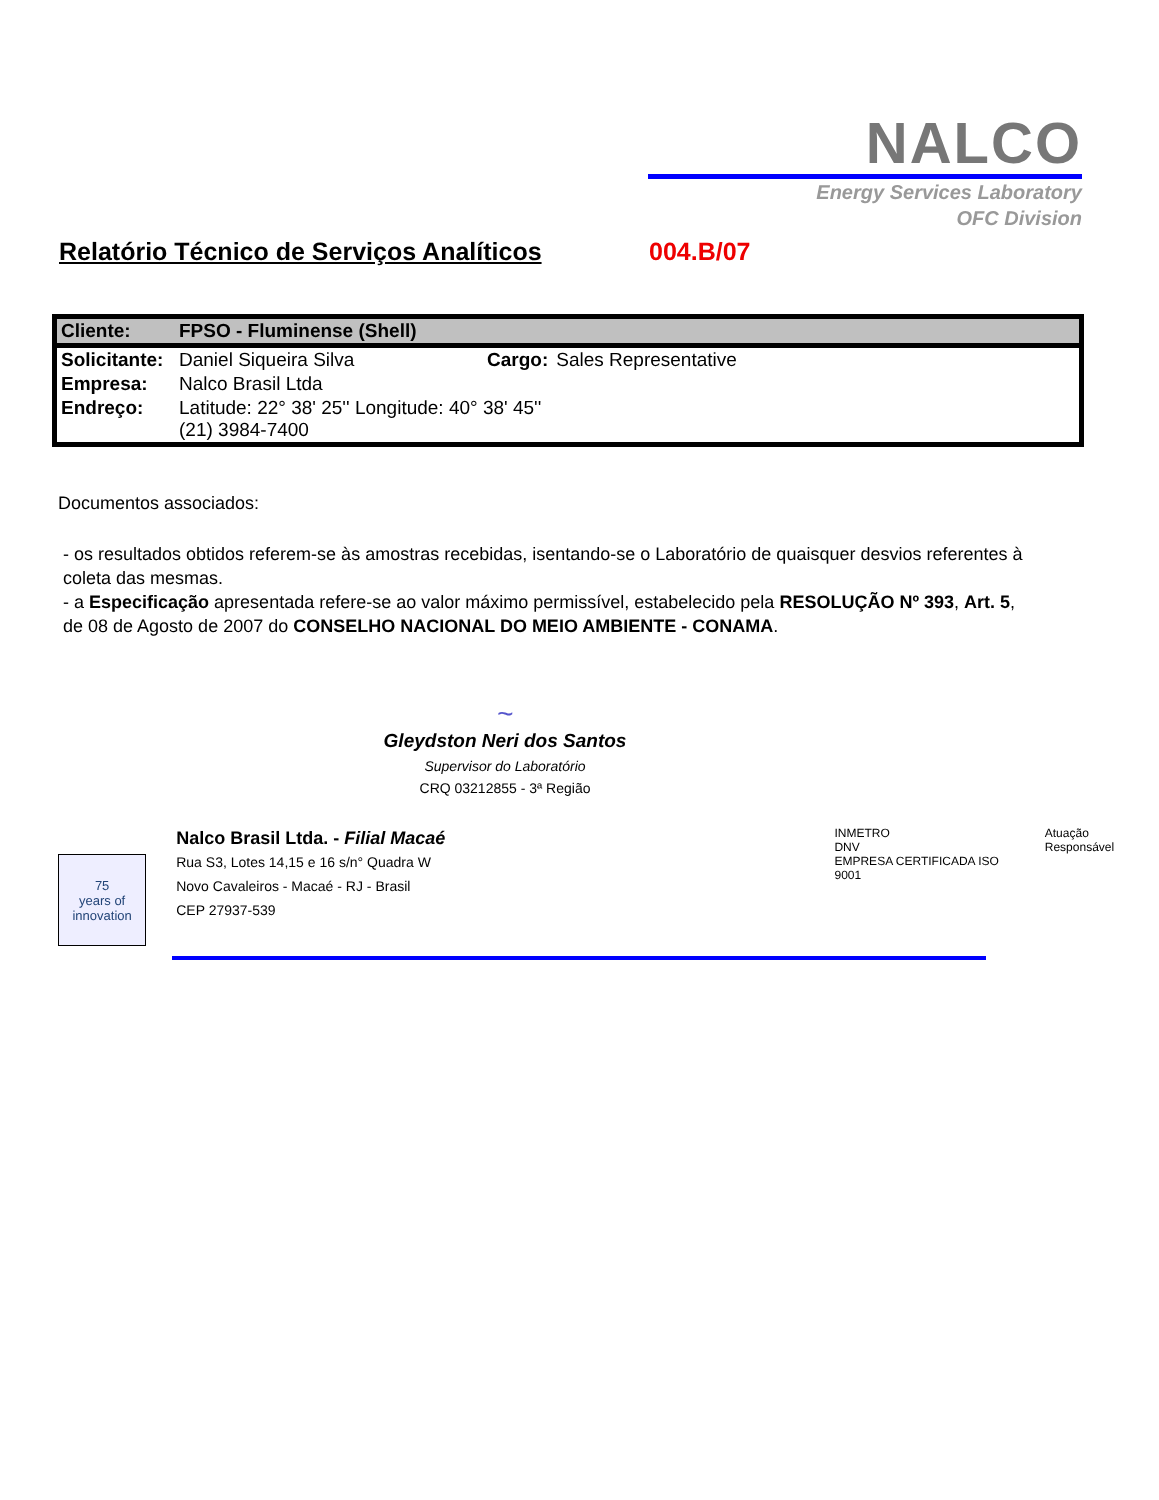NALCO
Energy Services Laboratory
OFC Division
Relatório Técnico de Serviços Analíticos 004.B/07
| Cliente: | FPSO - Fluminense (Shell) | | |
| Solicitante: | Daniel Siqueira Silva | Cargo: | Sales Representative |
| Empresa: | Nalco Brasil Ltda | | |
| Endreço: | Latitude: 22° 38' 25'' Longitude: 40° 38' 45'' (21) 3984-7400 | | |
Documentos associados:
- os resultados obtidos referem-se às amostras recebidas, isentando-se o Laboratório de quaisquer desvios referentes à coleta das mesmas.
- a Especificação apresentada refere-se ao valor máximo permissível, estabelecido pela RESOLUÇÃO Nº 393, Art. 5, de 08 de Agosto de 2007 do CONSELHO NACIONAL DO MEIO AMBIENTE - CONAMA.
~
Gleydston Neri dos Santos
Supervisor do Laboratório
CRQ 03212855 - 3ª Região
75
years of innovation
Nalco Brasil Ltda. - Filial Macaé
Rua S3, Lotes 14,15 e 16 s/n° Quadra W
Novo Cavaleiros - Macaé - RJ - Brasil
CEP 27937-539
INMETRO
DNV
EMPRESA CERTIFICADA ISO 9001
Atuação Responsável